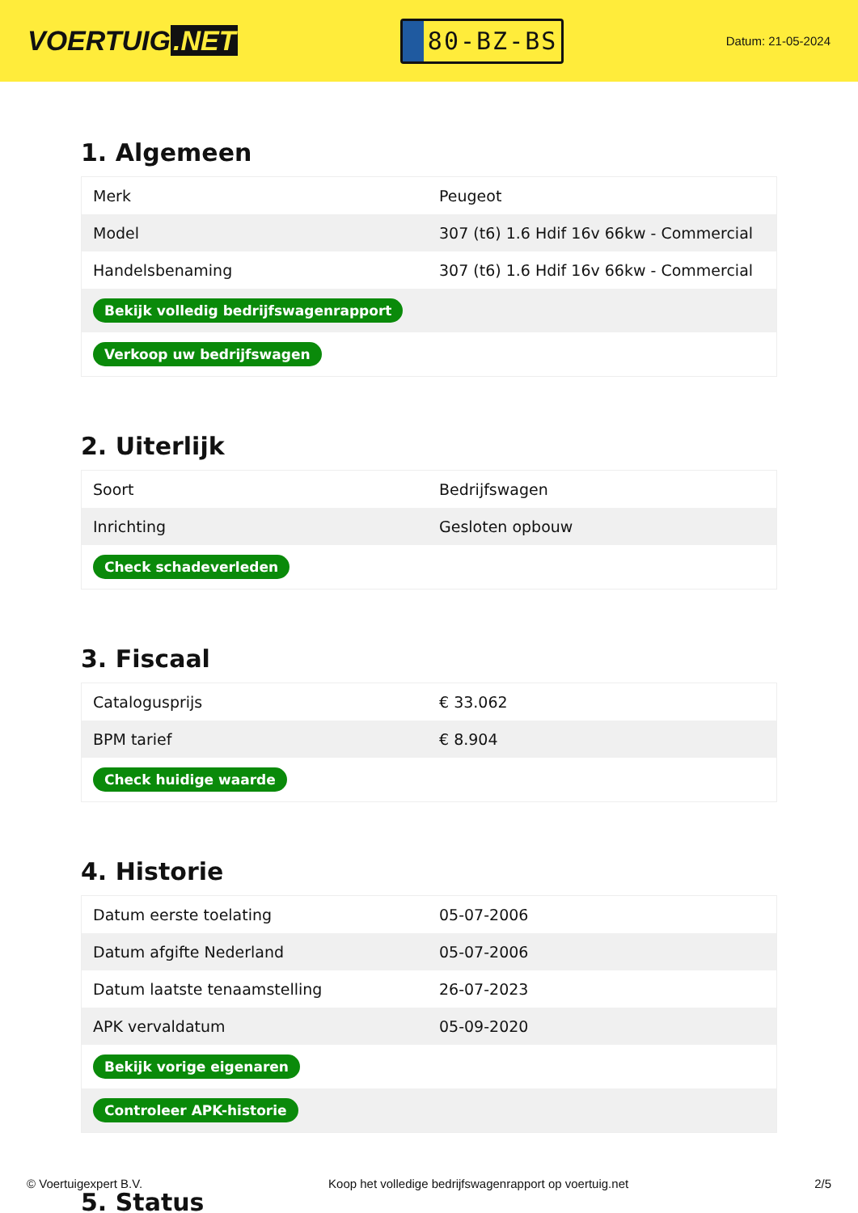VOERTUIG.NET
80-BZ-BS
Datum: 21-05-2024
1. Algemeen
| Merk | Peugeot |
| Model | 307 (t6) 1.6 Hdif 16v 66kw - Commercial |
| Handelsbenaming | 307 (t6) 1.6 Hdif 16v 66kw - Commercial |
| Bekijk volledig bedrijfswagenrapport | |
| Verkoop uw bedrijfswagen | |
2. Uiterlijk
| Soort | Bedrijfswagen |
| Inrichting | Gesloten opbouw |
| Check schadeverleden | |
3. Fiscaal
| Catalogusprijs | € 33.062 |
| BPM tarief | € 8.904 |
| Check huidige waarde | |
4. Historie
| Datum eerste toelating | 05-07-2006 |
| Datum afgifte Nederland | 05-07-2006 |
| Datum laatste tenaamstelling | 26-07-2023 |
| APK vervaldatum | 05-09-2020 |
| Bekijk vorige eigenaren | |
| Controleer APK-historie | |
5. Status
© Voertuigexpert B.V. Koop het volledige bedrijfswagenrapport op voertuig.net 2/5